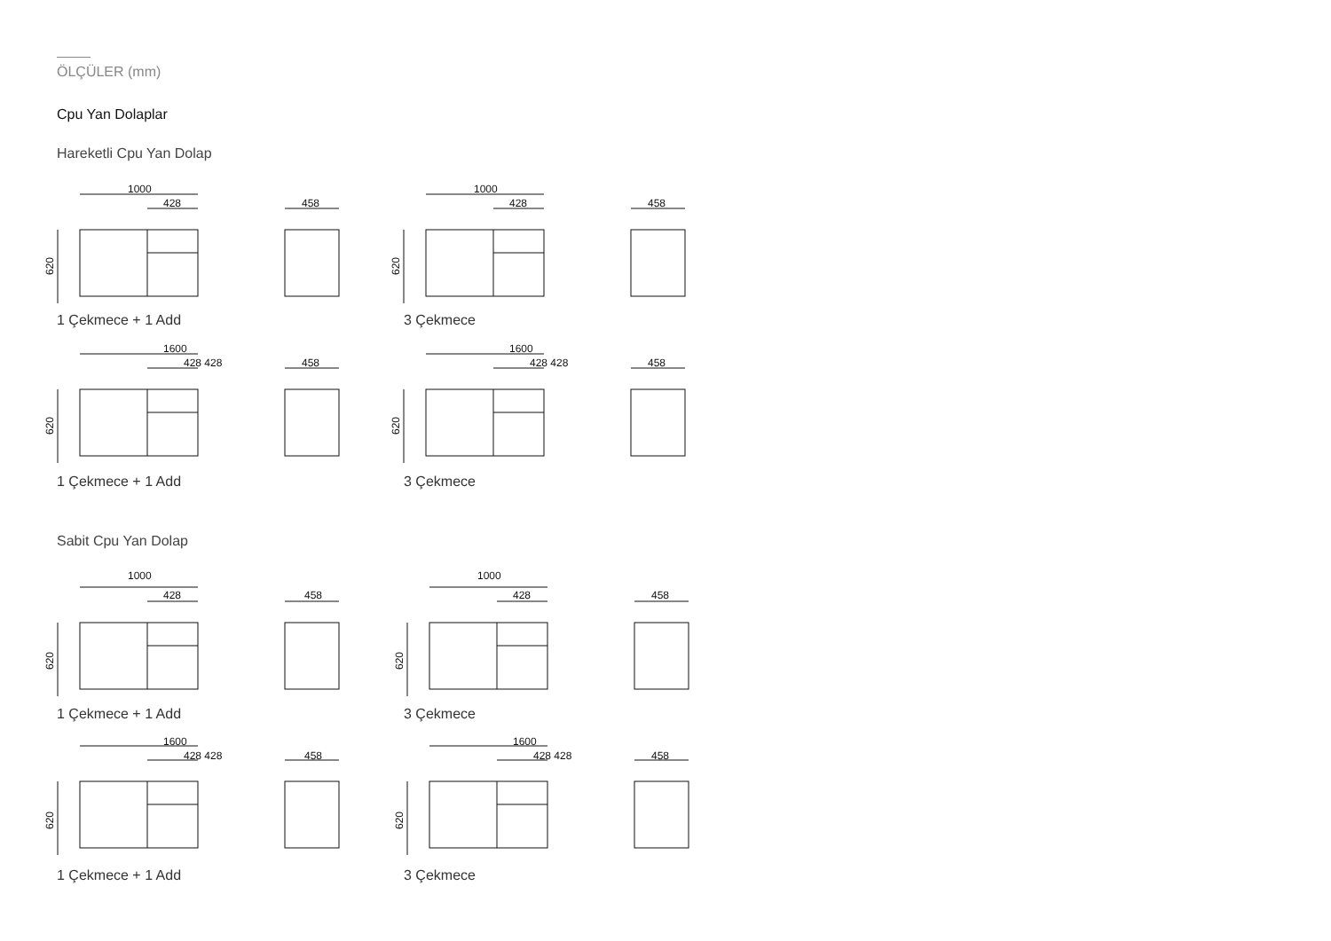ÖLÇÜLER (mm)
Cpu Yan Dolaplar
Hareketli Cpu Yan Dolap
1 Çekmece + 1 Add 3 Çekmece
1 Çekmece + 1 Add 3 Çekmece
Sabit Cpu Yan Dolap
1 Çekmece + 1 Add 3 Çekmece
1 Çekmece + 1 Add 3 Çekmece
1000
428
458
1000
428
458
1600
428 428
458
1600
428 428
458
1000
428
458
1000
428
458
1600
428 428
458
1600
428 428
458
620
620
620
620
620
620
620
620